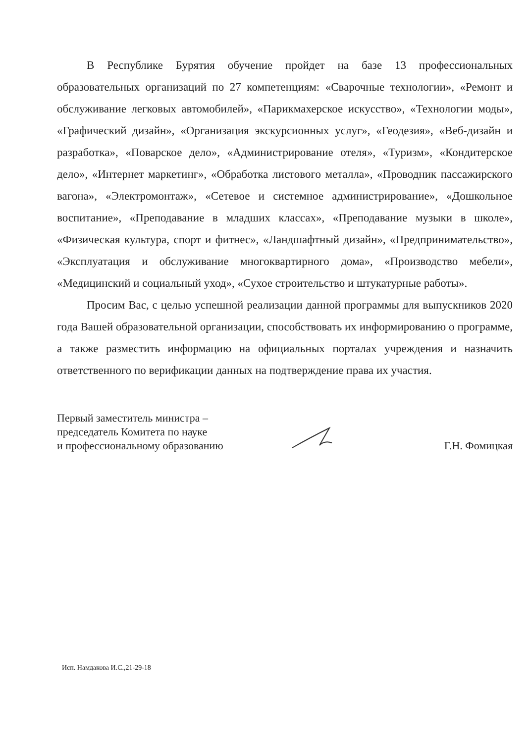В Республике Бурятия обучение пройдет на базе 13 профессиональных образовательных организаций по 27 компетенциям: «Сварочные технологии», «Ремонт и обслуживание легковых автомобилей», «Парикмахерское искусство», «Технологии моды», «Графический дизайн», «Организация экскурсионных услуг», «Геодезия», «Веб-дизайн и разработка», «Поварское дело», «Администрирование отеля», «Туризм», «Кондитерское дело», «Интернет маркетинг», «Обработка листового металла», «Проводник пассажирского вагона», «Электромонтаж», «Сетевое и системное администрирование», «Дошкольное воспитание», «Преподавание в младших классах», «Преподавание музыки в школе», «Физическая культура, спорт и фитнес», «Ландшафтный дизайн», «Предпринимательство», «Эксплуатация и обслуживание многоквартирного дома», «Производство мебели», «Медицинский и социальный уход», «Сухое строительство и штукатурные работы».
Просим Вас, с целью успешной реализации данной программы для выпускников 2020 года Вашей образовательной организации, способствовать их информированию о программе, а также разместить информацию на официальных порталах учреждения и назначить ответственного по верификации данных на подтверждение права их участия.
Первый заместитель министра –
председатель Комитета по науке
и профессиональному образованию
Г.Н. Фомицкая
Исп. Намдакова И.С.,21-29-18